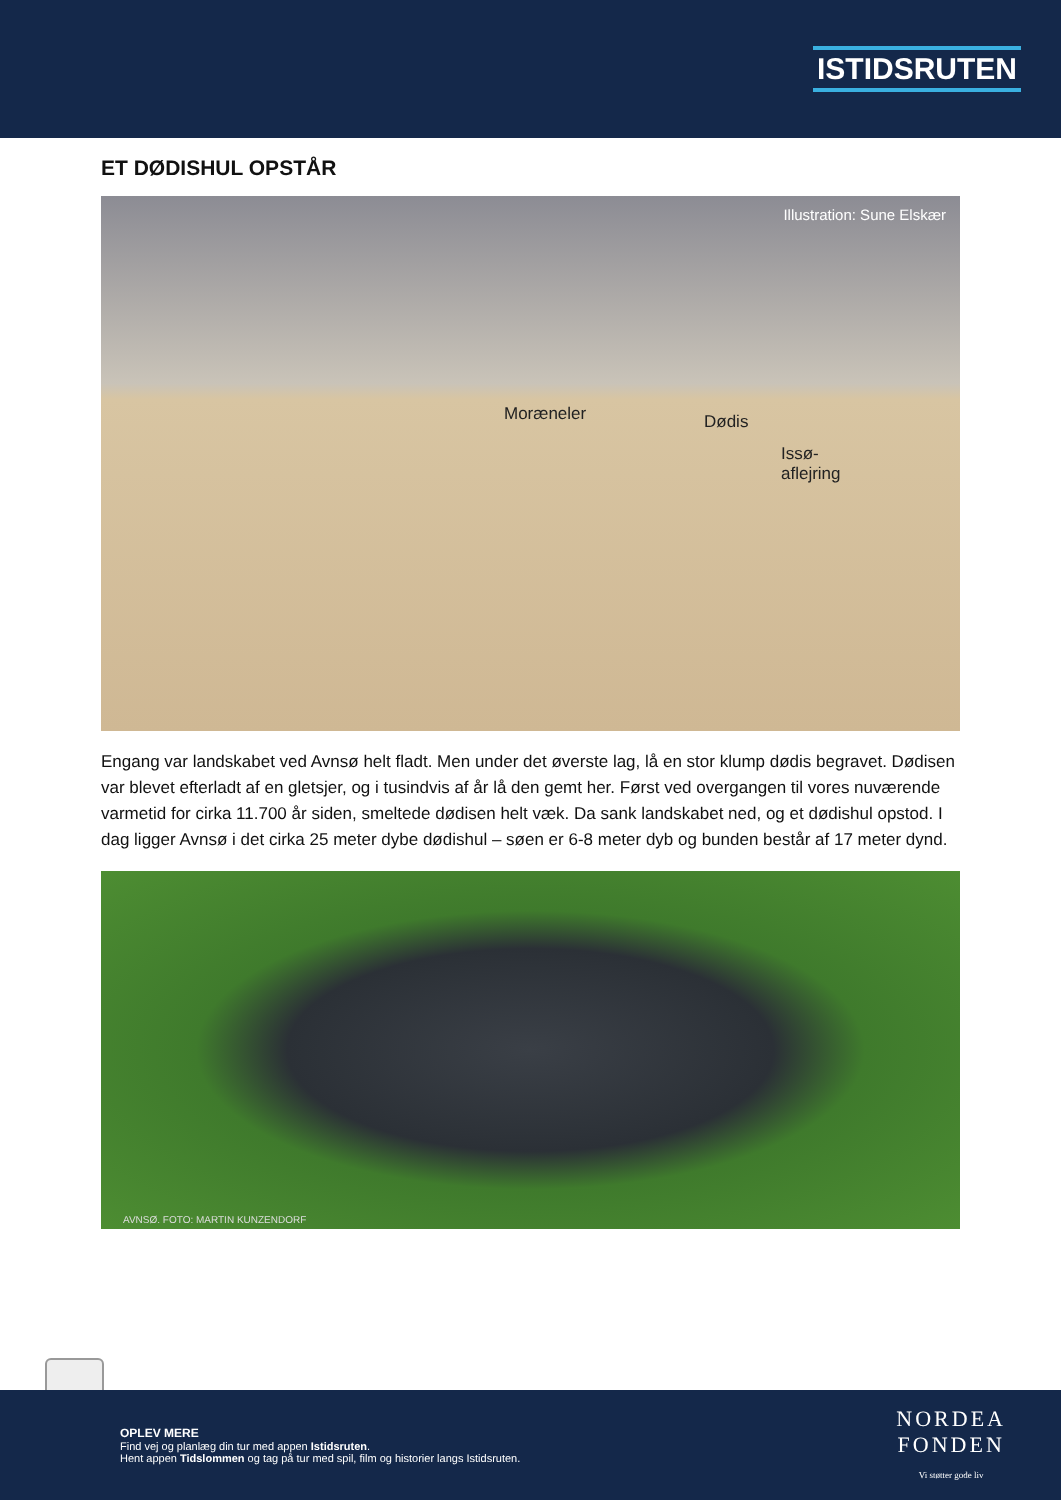ISTIDSRUTEN
ET DØDISHUL OPSTÅR
Illustration: Sune Elskær
Moræneler Dødis
Issø-
aflejring
Engang var landskabet ved Avnsø helt fladt. Men under det øverste lag, lå en stor klump dødis begravet. Dødisen var blevet efterladt af en gletsjer, og i tusindvis af år lå den gemt her. Først ved overgangen til vores nuværende varmetid for cirka 11.700 år siden, smeltede dødisen helt væk. Da sank landskabet ned, og et dødishul opstod. I dag ligger Avnsø i det cirka 25 meter dybe dødishul – søen er 6-8 meter dyb og bunden består af 17 meter dynd.
AVNSØ. FOTO: MARTIN KUNZENDORF
OPLEV MERE
Find vej og planlæg din tur med appen Istidsruten.
Hent appen Tidslommen og tag på tur med spil, film og historier langs Istidsruten.
NORDEA
FONDEN
Vi støtter gode liv